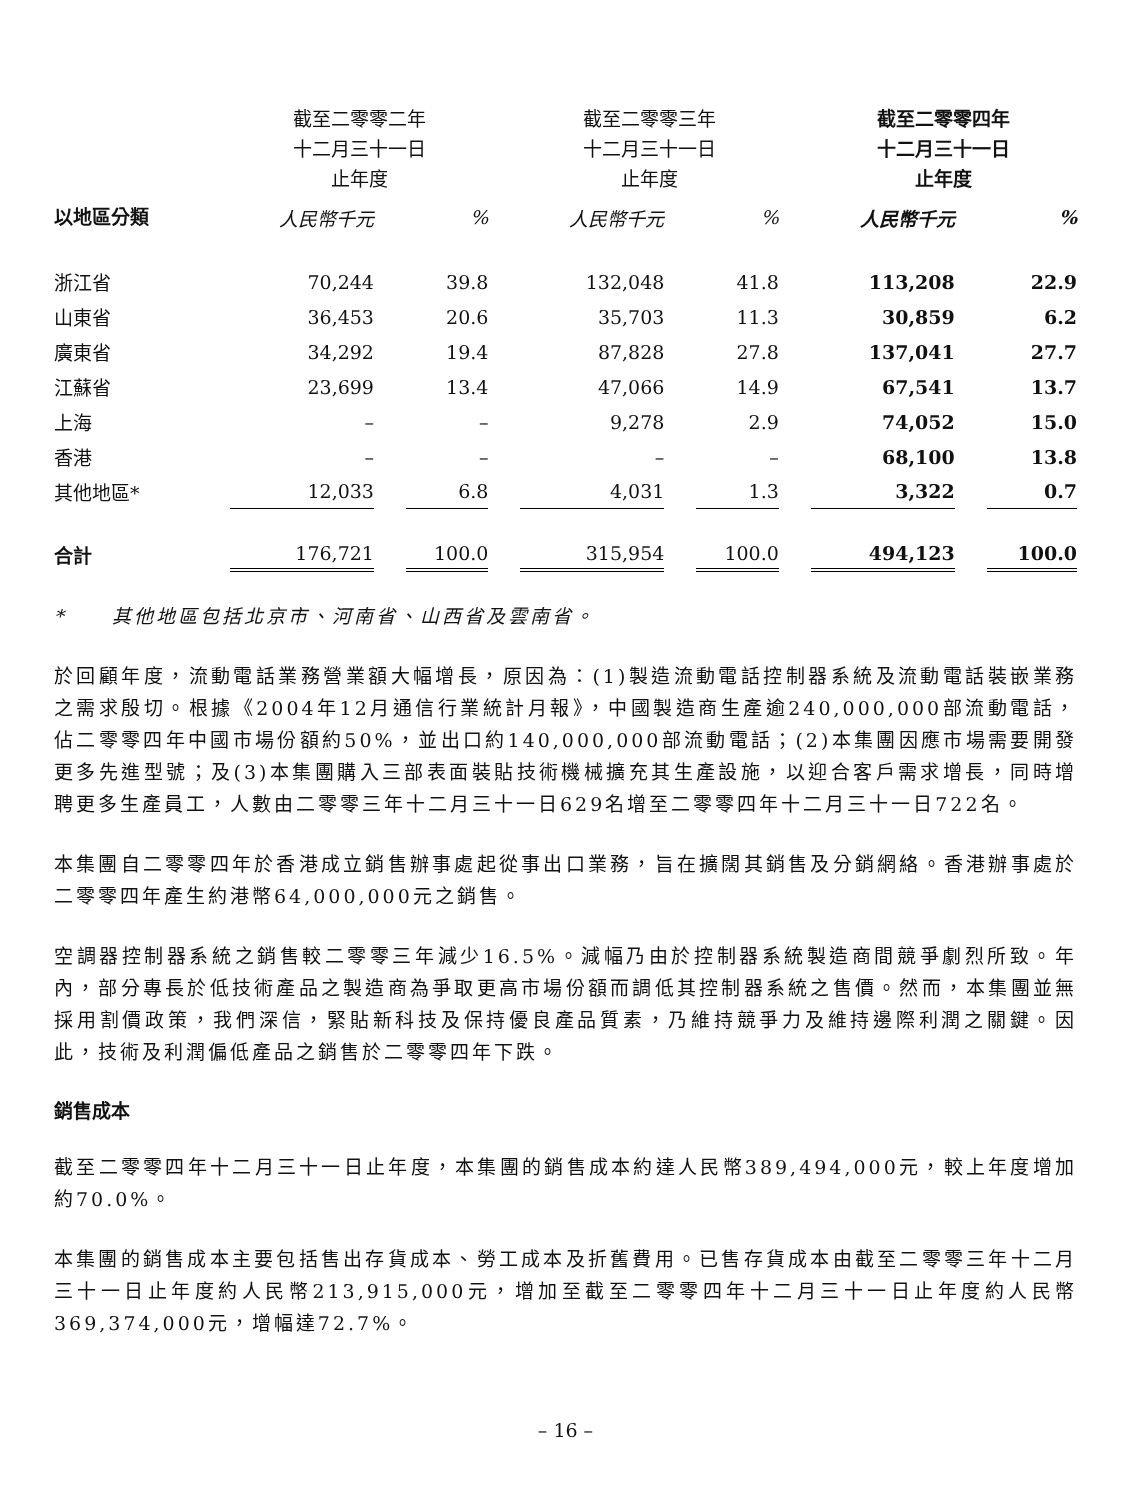| | 截至二零零二年 十二月三十一日 止年度 | | 截至二零零三年 十二月三十一日 止年度 | | 截至二零零四年 十二月三十一日 止年度 | |
| --- | --- | --- | --- | --- | --- | --- |
| 以地區分類 | 人民幣千元 | % | 人民幣千元 | % | 人民幣千元 | % |
| 浙江省 | 70,244 | 39.8 | 132,048 | 41.8 | 113,208 | 22.9 |
| 山東省 | 36,453 | 20.6 | 35,703 | 11.3 | 30,859 | 6.2 |
| 廣東省 | 34,292 | 19.4 | 87,828 | 27.8 | 137,041 | 27.7 |
| 江蘇省 | 23,699 | 13.4 | 47,066 | 14.9 | 67,541 | 13.7 |
| 上海 | – | – | 9,278 | 2.9 | 74,052 | 15.0 |
| 香港 | – | – | – | – | 68,100 | 13.8 |
| 其他地區* | 12,033 | 6.8 | 4,031 | 1.3 | 3,322 | 0.7 |
| 合計 | 176,721 | 100.0 | 315,954 | 100.0 | 494,123 | 100.0 |
* 其他地區包括北京市、河南省、山西省及雲南省。
於回顧年度，流動電話業務營業額大幅增長，原因為：(1)製造流動電話控制器系統及流動電話裝嵌業務之需求殷切。根據《2004年12月通信行業統計月報》，中國製造商生產逾240,000,000部流動電話，佔二零零四年中國市場份額約50%，並出口約140,000,000部流動電話；(2)本集團因應市場需要開發更多先進型號；及(3)本集團購入三部表面裝貼技術機械擴充其生產設施，以迎合客戶需求增長，同時增聘更多生產員工，人數由二零零三年十二月三十一日629名增至二零零四年十二月三十一日722名。
本集團自二零零四年於香港成立銷售辦事處起從事出口業務，旨在擴闊其銷售及分銷網絡。香港辦事處於二零零四年產生約港幣64,000,000元之銷售。
空調器控制器系統之銷售較二零零三年減少16.5%。減幅乃由於控制器系統製造商間競爭劇烈所致。年內，部分專長於低技術產品之製造商為爭取更高市場份額而調低其控制器系統之售價。然而，本集團並無採用割價政策，我們深信，緊貼新科技及保持優良產品質素，乃維持競爭力及維持邊際利潤之關鍵。因此，技術及利潤偏低產品之銷售於二零零四年下跌。
銷售成本
截至二零零四年十二月三十一日止年度，本集團的銷售成本約達人民幣389,494,000元，較上年度增加約70.0%。
本集團的銷售成本主要包括售出存貨成本、勞工成本及折舊費用。已售存貨成本由截至二零零三年十二月三十一日止年度約人民幣213,915,000元，增加至截至二零零四年十二月三十一日止年度約人民幣369,374,000元，增幅達72.7%。
– 16 –